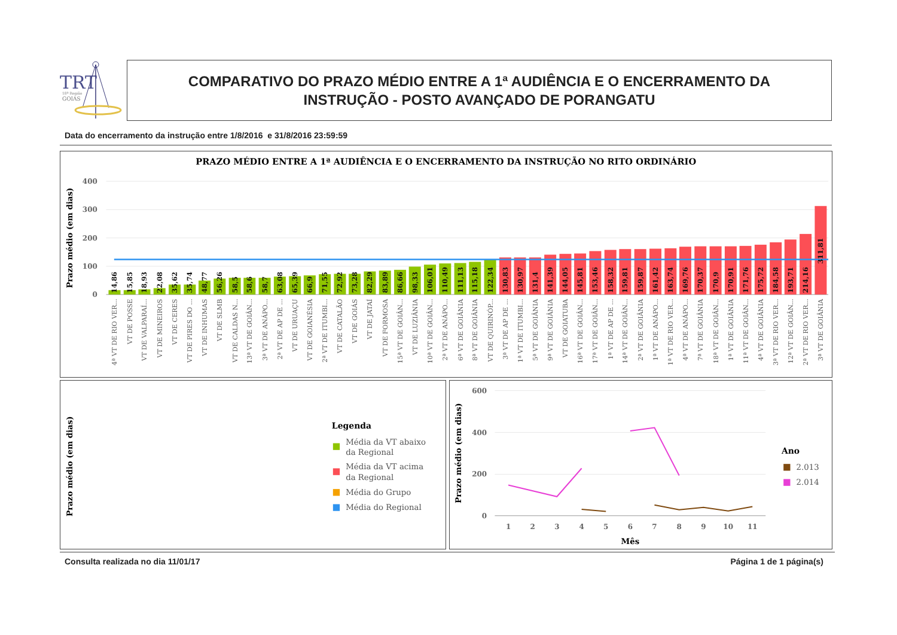TRT
18ª Região
GOIÁS
COMPARATIVO DO PRAZO MÉDIO ENTRE A 1ª AUDIÊNCIA E O ENCERRAMENTO DA
INSTRUÇÃO - POSTO AVANÇADO DE PORANGATU
Data do encerramento da instrução entre 1/8/2016 e 31/8/2016 23:59:59
PRAZO MÉDIO ENTRE A 1ª AUDIÊNCIA E O ENCERRAMENTO DA INSTRUÇÃO NO RITO ORDINÁRIO
Prazo médio (em dias)
400
300
200
100
0
14,86
15,85
18,93
22,08
35,62
35,74
48,77
56,26
58,5
58,6
58,7
63,08
65,39
66,9
71,55
72,92
73,28
82,29
83,89
86,66
98,33
106,01
110,49
111,13
115,18
122,34
130,83
130,97
131,4
141,39
144,05
145,81
153,46
158,32
159,81
159,87
161,42
163,74
169,76
170,37
170,9
170,91
171,76
175,72
184,58
193,71
214,16
311,81
4ª VT DE RIO VER...
VT DE POSSE
VT DE VALPARAÍ...
VT DE MINEIROS
VT DE CERES
VT DE PIRES DO ...
VT DE INHUMAS
VT DE SLMB
VT DE CALDAS N...
13ª VT DE GOIÂN...
3ª VT DE ANÁPO...
2ª VT DE AP DE ...
VT DE URUAÇU
VT DE GOIANÉSIA
2ª VT DE ITUMBI...
VT DE CATALÃO
VT DE GOIÁS
VT DE JATAÍ
VT DE FORMOSA
15ª VT DE GOIÂN...
VT DE LUZIÂNIA
10ª VT DE GOIÂN...
2ª VT DE ANÁPO...
6ª VT DE GOIÂNIA
8ª VT DE GOIÂNIA
VT DE QUIRINÓP...
3ª VT DE AP DE ...
1ª VT DE ITUMBI...
5ª VT DE GOIÂNIA
9ª VT DE GOIÂNIA
VT DE GOIATUBA
16ª VT DE GOIÂN...
17ª VT DE GOIÂN...
1ª VT DE AP DE ...
14ª VT DE GOIÂN...
2ª VT DE GOIÂNIA
1ª VT DE ANÁPO...
1ª VT DE RIO VER...
4ª VT DE ANÁPO...
7ª VT DE GOIÂNIA
18ª VT DE GOIÂN...
1ª VT DE GOIÂNIA
11ª VT DE GOIÂN...
4ª VT DE GOIÂNIA
3ª VT DE RIO VER...
12ª VT DE GOIÂN...
2ª VT DE RIO VER...
3ª VT DE GOIÂNIA
Prazo médio (em dias)
Legenda
Média da VT abaixo
da Regional
Média da VT acima
da Regional
Média do Grupo
Média do Regional
Prazo médio (em dias)
600
400
200
0
1
2
3
4
5
6
7
8
9
10
11
Mês
Ano
2.013
2.014
Consulta realizada no dia 11/01/17
Página 1 de 1 página(s)